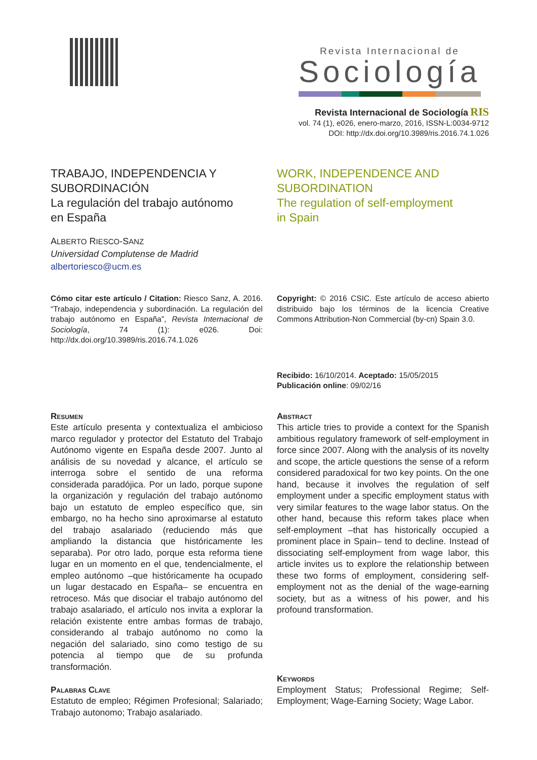Revista Internacional de
Sociología
Revista Internacional de Sociología RIS
vol. 74 (1), e026, enero-marzo, 2016, ISSN-L:0034-9712
DOI: http://dx.doi.org/10.3989/ris.2016.74.1.026
TRABAJO, INDEPENDENCIA Y SUBORDINACIÓN
La regulación del trabajo autónomo
en España
ALBERTO RIESCO-SANZ
Universidad Complutense de Madrid
albertoriesco@ucm.es
WORK, INDEPENDENCE AND SUBORDINATION
The regulation of self-employment
in Spain
Cómo citar este artículo / Citation: Riesco Sanz, A. 2016. “Trabajo, independencia y subordinación. La regulación del trabajo autónomo en España”, Revista Internacional de Sociología, 74 (1): e026. Doi: http://dx.doi.org/10.3989/ris.2016.74.1.026
Copyright: © 2016 CSIC. Este artículo de acceso abierto distribuido bajo los términos de la licencia Creative Commons Attribution-Non Commercial (by-cn) Spain 3.0.
Recibido: 16/10/2014. Aceptado: 15/05/2015
Publicación online: 09/02/16
Resumen
Este artículo presenta y contextualiza el ambicioso marco regulador y protector del Estatuto del Trabajo Autónomo vigente en España desde 2007. Junto al análisis de su novedad y alcance, el artículo se interroga sobre el sentido de una reforma considerada paradójica. Por un lado, porque supone la organización y regulación del trabajo autónomo bajo un estatuto de empleo específico que, sin embargo, no ha hecho sino aproximarse al estatuto del trabajo asalariado (reduciendo más que ampliando la distancia que históricamente les separaba). Por otro lado, porque esta reforma tiene lugar en un momento en el que, tendencialmente, el empleo autónomo –que históricamente ha ocupado un lugar destacado en España– se encuentra en retroceso. Más que disociar el trabajo autónomo del trabajo asalariado, el artículo nos invita a explorar la relación existente entre ambas formas de trabajo, considerando al trabajo autónomo no como la negación del salariado, sino como testigo de su potencia al tiempo que de su profunda transformación.
Palabras Clave
Estatuto de empleo; Régimen Profesional; Salariado; Trabajo autonomo; Trabajo asalariado.
Abstract
This article tries to provide a context for the Spanish ambitious regulatory framework of self-employment in force since 2007. Along with the analysis of its novelty and scope, the article questions the sense of a reform considered paradoxical for two key points. On the one hand, because it involves the regulation of self employment under a specific employment status with very similar features to the wage labor status. On the other hand, because this reform takes place when self-employment –that has historically occupied a prominent place in Spain– tend to decline. Instead of dissociating self-employment from wage labor, this article invites us to explore the relationship between these two forms of employment, considering self-employment not as the denial of the wage-earning society, but as a witness of his power, and his profound transformation.
Keywords
Employment Status; Professional Regime; Self-Employment; Wage-Earning Society; Wage Labor.